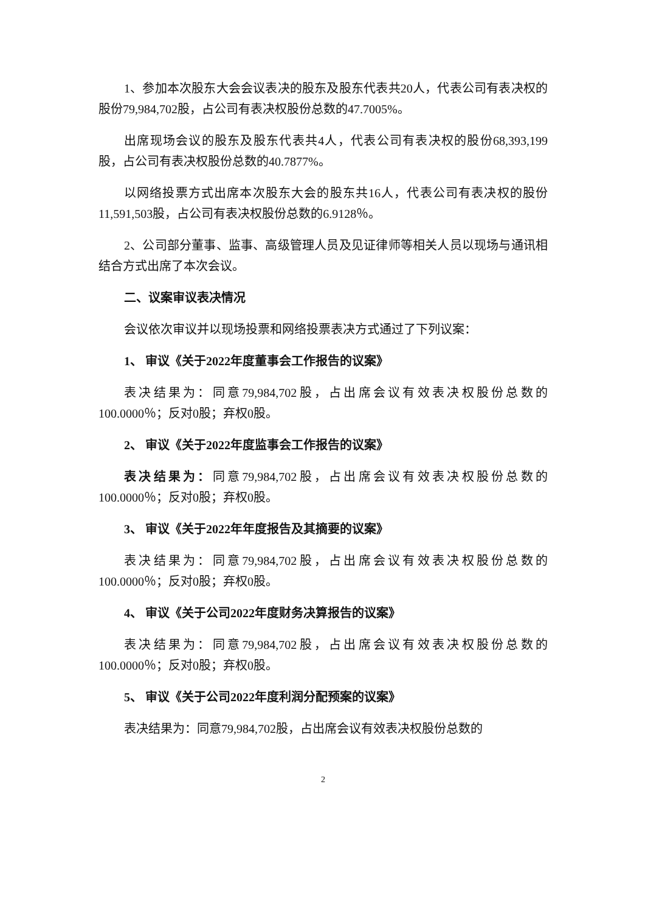1、参加本次股东大会会议表决的股东及股东代表共20人，代表公司有表决权的股份79,984,702股，占公司有表决权股份总数的47.7005%。
出席现场会议的股东及股东代表共4人，代表公司有表决权的股份68,393,199股，占公司有表决权股份总数的40.7877%。
以网络投票方式出席本次股东大会的股东共16人，代表公司有表决权的股份11,591,503股，占公司有表决权股份总数的6.9128％。
2、公司部分董事、监事、高级管理人员及见证律师等相关人员以现场与通讯相结合方式出席了本次会议。
二、议案审议表决情况
会议依次审议并以现场投票和网络投票表决方式通过了下列议案：
1、 审议《关于2022年度董事会工作报告的议案》
表决结果为：同意79,984,702股，占出席会议有效表决权股份总数的100.0000％；反对0股；弃权0股。
2、 审议《关于2022年度监事会工作报告的议案》
表决结果为：同意79,984,702股，占出席会议有效表决权股份总数的100.0000％；反对0股；弃权0股。
3、 审议《关于2022年年度报告及其摘要的议案》
表决结果为：同意79,984,702股，占出席会议有效表决权股份总数的100.0000％；反对0股；弃权0股。
4、 审议《关于公司2022年度财务决算报告的议案》
表决结果为：同意79,984,702股，占出席会议有效表决权股份总数的100.0000％；反对0股；弃权0股。
5、 审议《关于公司2022年度利润分配预案的议案》
表决结果为：同意79,984,702股，占出席会议有效表决权股份总数的
2